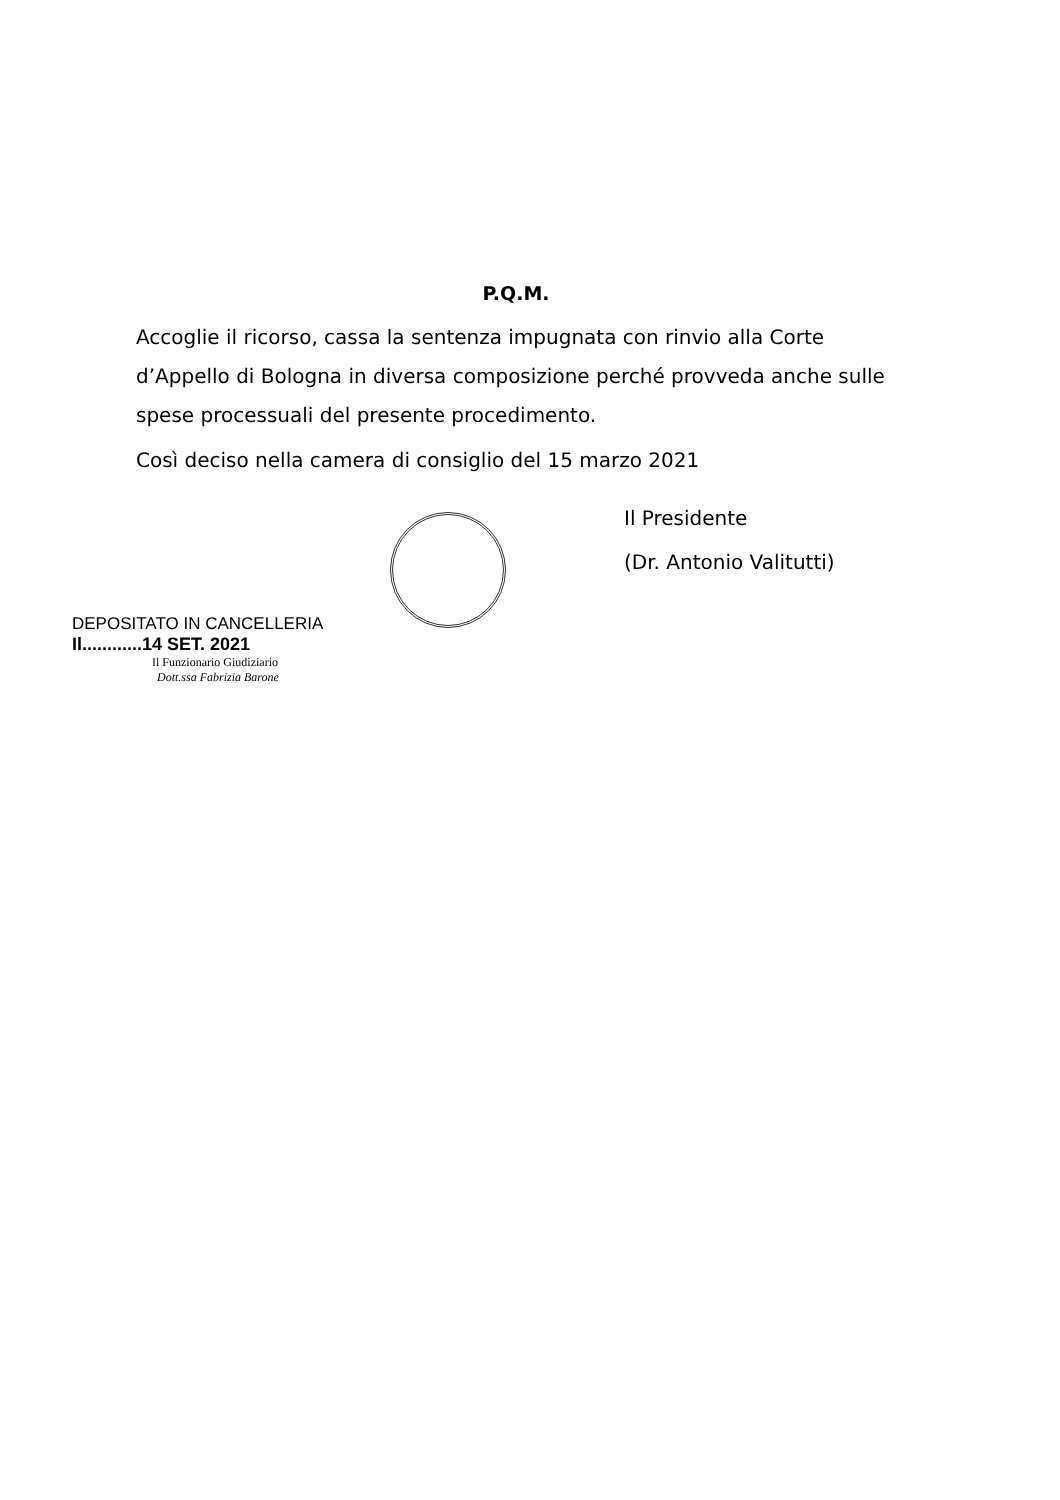P.Q.M.
Accoglie il ricorso, cassa la sentenza impugnata con rinvio alla Corte d’Appello di Bologna in diversa composizione perché provveda anche sulle spese processuali del presente procedimento.
Così deciso nella camera di consiglio del 15 marzo 2021
Il Presidente
(Dr. Antonio Valitutti)
DEPOSITATO IN CANCELLERIA
Il............14 SET. 2021
Il Funzionario Giudiziario
Dott.ssa Fabrizia Barone